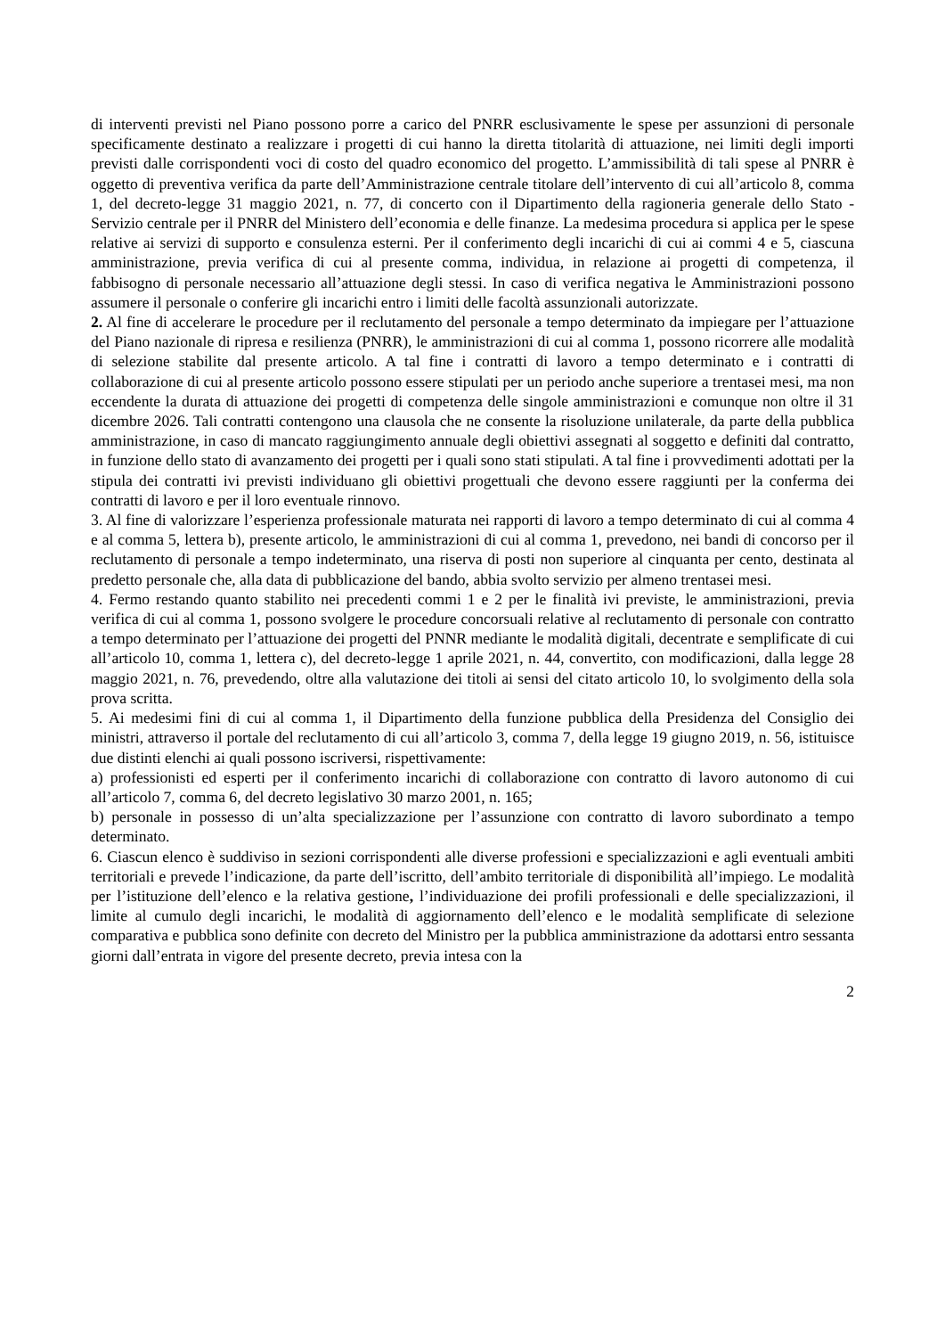di interventi previsti nel Piano possono porre a carico del PNRR esclusivamente le spese per assunzioni di personale specificamente destinato a realizzare i progetti di cui hanno la diretta titolarità di attuazione, nei limiti degli importi previsti dalle corrispondenti voci di costo del quadro economico del progetto. L’ammissibilità di tali spese al PNRR è oggetto di preventiva verifica da parte dell’Amministrazione centrale titolare dell’intervento di cui all’articolo 8, comma 1, del decreto-legge 31 maggio 2021, n. 77, di concerto con il Dipartimento della ragioneria generale dello Stato - Servizio centrale per il PNRR del Ministero dell’economia e delle finanze. La medesima procedura si applica per le spese relative ai servizi di supporto e consulenza esterni. Per il conferimento degli incarichi di cui ai commi 4 e 5, ciascuna amministrazione, previa verifica di cui al presente comma, individua, in relazione ai progetti di competenza, il fabbisogno di personale necessario all’attuazione degli stessi. In caso di verifica negativa le Amministrazioni possono assumere il personale o conferire gli incarichi entro i limiti delle facoltà assunzionali autorizzate.
2. Al fine di accelerare le procedure per il reclutamento del personale a tempo determinato da impiegare per l’attuazione del Piano nazionale di ripresa e resilienza (PNRR), le amministrazioni di cui al comma 1, possono ricorrere alle modalità di selezione stabilite dal presente articolo. A tal fine i contratti di lavoro a tempo determinato e i contratti di collaborazione di cui al presente articolo possono essere stipulati per un periodo anche superiore a trentasei mesi, ma non eccendente la durata di attuazione dei progetti di competenza delle singole amministrazioni e comunque non oltre il 31 dicembre 2026. Tali contratti contengono una clausola che ne consente la risoluzione unilaterale, da parte della pubblica amministrazione, in caso di mancato raggiungimento annuale degli obiettivi assegnati al soggetto e definiti dal contratto, in funzione dello stato di avanzamento dei progetti per i quali sono stati stipulati. A tal fine i provvedimenti adottati per la stipula dei contratti ivi previsti individuano gli obiettivi progettuali che devono essere raggiunti per la conferma dei contratti di lavoro e per il loro eventuale rinnovo.
3. Al fine di valorizzare l’esperienza professionale maturata nei rapporti di lavoro a tempo determinato di cui al comma 4 e al comma 5, lettera b), presente articolo, le amministrazioni di cui al comma 1, prevedono, nei bandi di concorso per il reclutamento di personale a tempo indeterminato, una riserva di posti non superiore al cinquanta per cento, destinata al predetto personale che, alla data di pubblicazione del bando, abbia svolto servizio per almeno trentasei mesi.
4. Fermo restando quanto stabilito nei precedenti commi 1 e 2 per le finalità ivi previste, le amministrazioni, previa verifica di cui al comma 1, possono svolgere le procedure concorsuali relative al reclutamento di personale con contratto a tempo determinato per l’attuazione dei progetti del PNNR mediante le modalità digitali, decentrate e semplificate di cui all’articolo 10, comma 1, lettera c), del decreto-legge 1 aprile 2021, n. 44, convertito, con modificazioni, dalla legge 28 maggio 2021, n. 76, prevedendo, oltre alla valutazione dei titoli ai sensi del citato articolo 10, lo svolgimento della sola prova scritta.
5. Ai medesimi fini di cui al comma 1, il Dipartimento della funzione pubblica della Presidenza del Consiglio dei ministri, attraverso il portale del reclutamento di cui all’articolo 3, comma 7, della legge 19 giugno 2019, n. 56, istituisce due distinti elenchi ai quali possono iscriversi, rispettivamente:
a) professionisti ed esperti per il conferimento incarichi di collaborazione con contratto di lavoro autonomo di cui all’articolo 7, comma 6, del decreto legislativo 30 marzo 2001, n. 165;
b) personale in possesso di un’alta specializzazione per l’assunzione con contratto di lavoro subordinato a tempo determinato.
6. Ciascun elenco è suddiviso in sezioni corrispondenti alle diverse professioni e specializzazioni e agli eventuali ambiti territoriali e prevede l’indicazione, da parte dell’iscritto, dell’ambito territoriale di disponibilità all’impiego. Le modalità per l’istituzione dell’elenco e la relativa gestione, l’individuazione dei profili professionali e delle specializzazioni, il limite al cumulo degli incarichi, le modalità di aggiornamento dell’elenco e le modalità semplificate di selezione comparativa e pubblica sono definite con decreto del Ministro per la pubblica amministrazione da adottarsi entro sessanta giorni dall’entrata in vigore del presente decreto, previa intesa con la
2